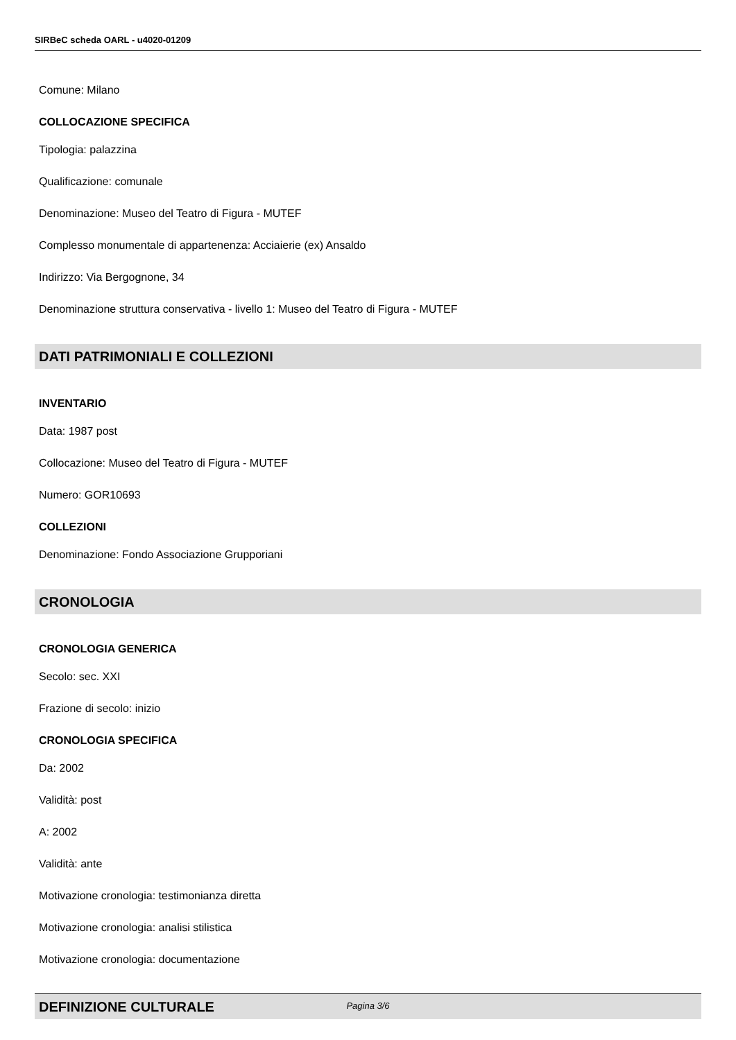SIRBeC scheda OARL - u4020-01209
Comune: Milano
COLLOCAZIONE SPECIFICA
Tipologia: palazzina
Qualificazione: comunale
Denominazione: Museo del Teatro di Figura - MUTEF
Complesso monumentale di appartenenza: Acciaierie (ex) Ansaldo
Indirizzo: Via Bergognone, 34
Denominazione struttura conservativa - livello 1: Museo del Teatro di Figura - MUTEF
DATI PATRIMONIALI E COLLEZIONI
INVENTARIO
Data: 1987 post
Collocazione: Museo del Teatro di Figura - MUTEF
Numero: GOR10693
COLLEZIONI
Denominazione: Fondo Associazione Grupporiani
CRONOLOGIA
CRONOLOGIA GENERICA
Secolo: sec. XXI
Frazione di secolo: inizio
CRONOLOGIA SPECIFICA
Da: 2002
Validità: post
A: 2002
Validità: ante
Motivazione cronologia: testimonianza diretta
Motivazione cronologia: analisi stilistica
Motivazione cronologia: documentazione
DEFINIZIONE CULTURALE
Pagina 3/6